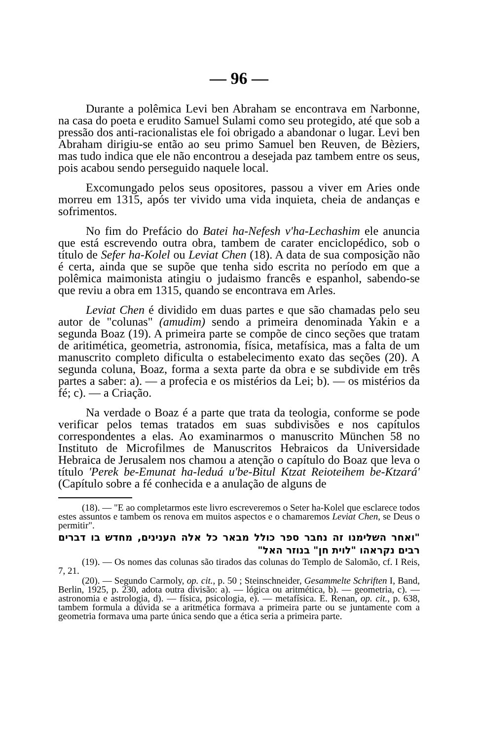— 96 —
Durante a polêmica Levi ben Abraham se encontrava em Narbonne, na casa do poeta e erudito Samuel Sulami como seu protegido, até que sob a pressão dos anti-racionalistas ele foi obrigado a abandonar o lugar. Levi ben Abraham dirigiu-se então ao seu primo Samuel ben Reuven, de Bèziers, mas tudo indica que ele não encontrou a desejada paz tambem entre os seus, pois acabou sendo perseguido naquele local.
Excomungado pelos seus opositores, passou a viver em Aries onde morreu em 1315, após ter vivido uma vida inquieta, cheia de andanças e sofrimentos.
No fim do Prefácio do Batei ha-Nefesh v'ha-Lechashim ele anuncia que está escrevendo outra obra, tambem de carater enciclopédico, sob o título de Sefer ha-Kolel ou Leviat Chen (18). A data de sua composição não é certa, ainda que se supõe que tenha sido escrita no período em que a polêmica maimonista atingiu o judaismo francês e espanhol, sabendo-se que reviu a obra em 1315, quando se encontrava em Arles.
Leviat Chen é dividido em duas partes e que são chamadas pelo seu autor de "colunas" (amudim) sendo a primeira denominada Yakin e a segunda Boaz (19). A primeira parte se compõe de cinco seções que tratam de aritimética, geometria, astronomia, física, metafísica, mas a falta de um manuscrito completo dificulta o estabelecimento exato das seções (20). A segunda coluna, Boaz, forma a sexta parte da obra e se subdivide em três partes a saber: a). — a profecia e os mistérios da Lei; b). — os mistérios da fé; c). — a Criação.
Na verdade o Boaz é a parte que trata da teologia, conforme se pode verificar pelos temas tratados em suas subdivisões e nos capítulos correspondentes a elas. Ao examinarmos o manuscrito München 58 no Instituto de Microfilmes de Manuscritos Hebraicos da Universidade Hebraica de Jerusalem nos chamou a atenção o capítulo do Boaz que leva o título 'Perek be-Emunat ha-leduá u'be-Bitul Ktzat Reioteihem be-Ktzará' (Capítulo sobre a fé conhecida e a anulação de alguns de
(18). — "E ao completarmos este livro escreveremos o Seter ha-Kolel que esclarece todos estes assuntos e tambem os renova em muitos aspectos e o chamaremos Leviat Chen, se Deus o permitir".
"ואחר השלימנו זה נחבר ספר כולל מבאר כל אלה הענינים, מחדש בו דברים רבים נקראהו "לוית חן" בנוזר האל"
(19). — Os nomes das colunas são tirados das colunas do Templo de Salomão, cf. I Reis, 7, 21.
(20). — Segundo Carmoly, op. cit., p. 50 ; Steinschneider, Gesammelte Schriften I, Band, Berlin, 1925, p. 230, adota outra divisão: a). — lógica ou aritmética, b). — geometria, c). — astronomia e astrologia, d). — física, psicologia, e). — metafísica. E. Renan, op. cit., p. 638, tambem formula a dúvida se a aritmética formava a primeira parte ou se juntamente com a geometria formava uma parte única sendo que a ética seria a primeira parte.